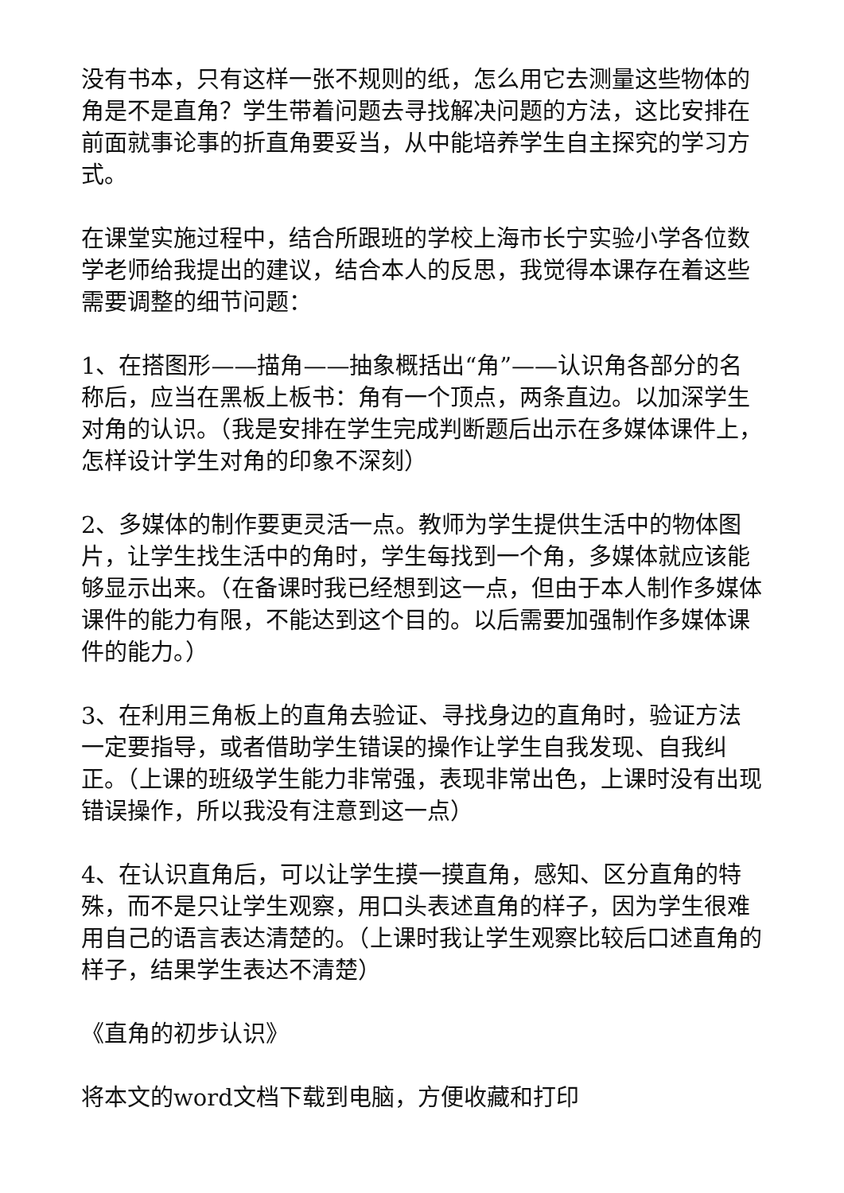没有书本，只有这样一张不规则的纸，怎么用它去测量这些物体的角是不是直角？学生带着问题去寻找解决问题的方法，这比安排在前面就事论事的折直角要妥当，从中能培养学生自主探究的学习方式。
在课堂实施过程中，结合所跟班的学校上海市长宁实验小学各位数学老师给我提出的建议，结合本人的反思，我觉得本课存在着这些需要调整的细节问题：
1、在搭图形——描角——抽象概括出“角”——认识角各部分的名称后，应当在黑板上板书：角有一个顶点，两条直边。以加深学生对角的认识。（我是安排在学生完成判断题后出示在多媒体课件上，怎样设计学生对角的印象不深刻）
2、多媒体的制作要更灵活一点。教师为学生提供生活中的物体图片，让学生找生活中的角时，学生每找到一个角，多媒体就应该能够显示出来。（在备课时我已经想到这一点，但由于本人制作多媒体课件的能力有限，不能达到这个目的。以后需要加强制作多媒体课件的能力。）
3、在利用三角板上的直角去验证、寻找身边的直角时，验证方法一定要指导，或者借助学生错误的操作让学生自我发现、自我纠正。（上课的班级学生能力非常强，表现非常出色，上课时没有出现错误操作，所以我没有注意到这一点）
4、在认识直角后，可以让学生摸一摸直角，感知、区分直角的特殊，而不是只让学生观察，用口头表述直角的样子，因为学生很难用自己的语言表达清楚的。（上课时我让学生观察比较后口述直角的样子，结果学生表达不清楚）
《直角的初步认识》
将本文的word文档下载到电脑，方便收藏和打印